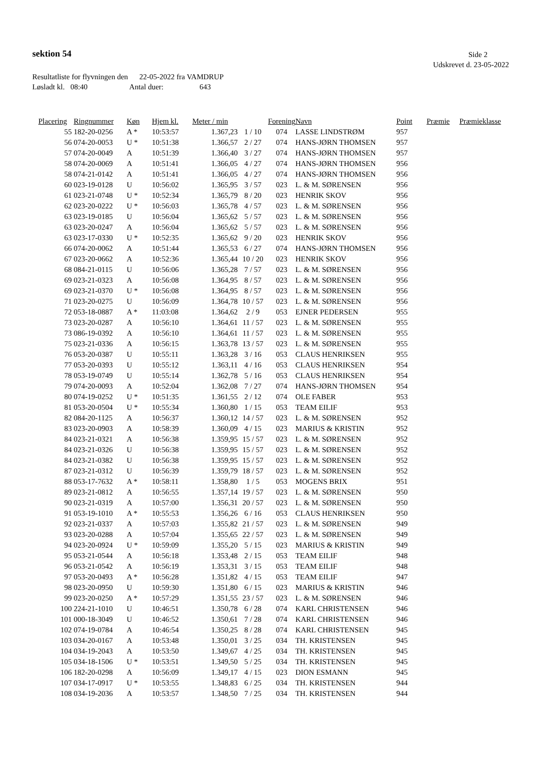sektion 54 Side 2
Udskrevet d. 23-05-2022
Resultatliste for flyvningen den 22-05-2022 fra VAMDRUP
Løsladt kl. 08:40 Antal duer: 643
| Placering | Ringnummer | Køn | Hjem kl. | Meter / min | | Forening | Navn | Point | Præmie | Præmieklasse |
| --- | --- | --- | --- | --- | --- | --- | --- | --- | --- | --- |
| 55 | 182-20-0256 | A * | 10:53:57 | 1.367,23 | 1 / 10 | 074 | LASSE LINDSTRØM | 957 | | |
| 56 | 074-20-0053 | U * | 10:51:38 | 1.366,57 | 2 / 27 | 074 | HANS-JØRN THOMSEN | 957 | | |
| 57 | 074-20-0049 | A | 10:51:39 | 1.366,40 | 3 / 27 | 074 | HANS-JØRN THOMSEN | 957 | | |
| 58 | 074-20-0069 | A | 10:51:41 | 1.366,05 | 4 / 27 | 074 | HANS-JØRN THOMSEN | 956 | | |
| 58 | 074-21-0142 | A | 10:51:41 | 1.366,05 | 4 / 27 | 074 | HANS-JØRN THOMSEN | 956 | | |
| 60 | 023-19-0128 | U | 10:56:02 | 1.365,95 | 3 / 57 | 023 | L. & M. SØRENSEN | 956 | | |
| 61 | 023-21-0748 | U * | 10:52:34 | 1.365,79 | 8 / 20 | 023 | HENRIK SKOV | 956 | | |
| 62 | 023-20-0222 | U * | 10:56:03 | 1.365,78 | 4 / 57 | 023 | L. & M. SØRENSEN | 956 | | |
| 63 | 023-19-0185 | U | 10:56:04 | 1.365,62 | 5 / 57 | 023 | L. & M. SØRENSEN | 956 | | |
| 63 | 023-20-0247 | A | 10:56:04 | 1.365,62 | 5 / 57 | 023 | L. & M. SØRENSEN | 956 | | |
| 63 | 023-17-0330 | U * | 10:52:35 | 1.365,62 | 9 / 20 | 023 | HENRIK SKOV | 956 | | |
| 66 | 074-20-0062 | A | 10:51:44 | 1.365,53 | 6 / 27 | 074 | HANS-JØRN THOMSEN | 956 | | |
| 67 | 023-20-0662 | A | 10:52:36 | 1.365,44 | 10 / 20 | 023 | HENRIK SKOV | 956 | | |
| 68 | 084-21-0115 | U | 10:56:06 | 1.365,28 | 7 / 57 | 023 | L. & M. SØRENSEN | 956 | | |
| 69 | 023-21-0323 | A | 10:56:08 | 1.364,95 | 8 / 57 | 023 | L. & M. SØRENSEN | 956 | | |
| 69 | 023-21-0370 | U * | 10:56:08 | 1.364,95 | 8 / 57 | 023 | L. & M. SØRENSEN | 956 | | |
| 71 | 023-20-0275 | U | 10:56:09 | 1.364,78 | 10 / 57 | 023 | L. & M. SØRENSEN | 956 | | |
| 72 | 053-18-0887 | A * | 11:03:08 | 1.364,62 | 2 / 9 | 053 | EJNER PEDERSEN | 955 | | |
| 73 | 023-20-0287 | A | 10:56:10 | 1.364,61 | 11 / 57 | 023 | L. & M. SØRENSEN | 955 | | |
| 73 | 086-19-0392 | A | 10:56:10 | 1.364,61 | 11 / 57 | 023 | L. & M. SØRENSEN | 955 | | |
| 75 | 023-21-0336 | A | 10:56:15 | 1.363,78 | 13 / 57 | 023 | L. & M. SØRENSEN | 955 | | |
| 76 | 053-20-0387 | U | 10:55:11 | 1.363,28 | 3 / 16 | 053 | CLAUS HENRIKSEN | 955 | | |
| 77 | 053-20-0393 | U | 10:55:12 | 1.363,11 | 4 / 16 | 053 | CLAUS HENRIKSEN | 954 | | |
| 78 | 053-19-0749 | U | 10:55:14 | 1.362,78 | 5 / 16 | 053 | CLAUS HENRIKSEN | 954 | | |
| 79 | 074-20-0093 | A | 10:52:04 | 1.362,08 | 7 / 27 | 074 | HANS-JØRN THOMSEN | 954 | | |
| 80 | 074-19-0252 | U * | 10:51:35 | 1.361,55 | 2 / 12 | 074 | OLE FABER | 953 | | |
| 81 | 053-20-0504 | U * | 10:55:34 | 1.360,80 | 1 / 15 | 053 | TEAM EILIF | 953 | | |
| 82 | 084-20-1125 | A | 10:56:37 | 1.360,12 | 14 / 57 | 023 | L. & M. SØRENSEN | 952 | | |
| 83 | 023-20-0903 | A | 10:58:39 | 1.360,09 | 4 / 15 | 023 | MARIUS & KRISTIN | 952 | | |
| 84 | 023-21-0321 | A | 10:56:38 | 1.359,95 | 15 / 57 | 023 | L. & M. SØRENSEN | 952 | | |
| 84 | 023-21-0326 | U | 10:56:38 | 1.359,95 | 15 / 57 | 023 | L. & M. SØRENSEN | 952 | | |
| 84 | 023-21-0382 | U | 10:56:38 | 1.359,95 | 15 / 57 | 023 | L. & M. SØRENSEN | 952 | | |
| 87 | 023-21-0312 | U | 10:56:39 | 1.359,79 | 18 / 57 | 023 | L. & M. SØRENSEN | 952 | | |
| 88 | 053-17-7632 | A * | 10:58:11 | 1.358,80 | 1 / 5 | 053 | MOGENS BRIX | 951 | | |
| 89 | 023-21-0812 | A | 10:56:55 | 1.357,14 | 19 / 57 | 023 | L. & M. SØRENSEN | 950 | | |
| 90 | 023-21-0319 | A | 10:57:00 | 1.356,31 | 20 / 57 | 023 | L. & M. SØRENSEN | 950 | | |
| 91 | 053-19-1010 | A * | 10:55:53 | 1.356,26 | 6 / 16 | 053 | CLAUS HENRIKSEN | 950 | | |
| 92 | 023-21-0337 | A | 10:57:03 | 1.355,82 | 21 / 57 | 023 | L. & M. SØRENSEN | 949 | | |
| 93 | 023-20-0288 | A | 10:57:04 | 1.355,65 | 22 / 57 | 023 | L. & M. SØRENSEN | 949 | | |
| 94 | 023-20-0924 | U * | 10:59:09 | 1.355,20 | 5 / 15 | 023 | MARIUS & KRISTIN | 949 | | |
| 95 | 053-21-0544 | A | 10:56:18 | 1.353,48 | 2 / 15 | 053 | TEAM EILIF | 948 | | |
| 96 | 053-21-0542 | A | 10:56:19 | 1.353,31 | 3 / 15 | 053 | TEAM EILIF | 948 | | |
| 97 | 053-20-0493 | A * | 10:56:28 | 1.351,82 | 4 / 15 | 053 | TEAM EILIF | 947 | | |
| 98 | 023-20-0950 | U | 10:59:30 | 1.351,80 | 6 / 15 | 023 | MARIUS & KRISTIN | 946 | | |
| 99 | 023-20-0250 | A * | 10:57:29 | 1.351,55 | 23 / 57 | 023 | L. & M. SØRENSEN | 946 | | |
| 100 | 224-21-1010 | U | 10:46:51 | 1.350,78 | 6 / 28 | 074 | KARL CHRISTENSEN | 946 | | |
| 101 | 000-18-3049 | U | 10:46:52 | 1.350,61 | 7 / 28 | 074 | KARL CHRISTENSEN | 946 | | |
| 102 | 074-19-0784 | A | 10:46:54 | 1.350,25 | 8 / 28 | 074 | KARL CHRISTENSEN | 945 | | |
| 103 | 034-20-0167 | A | 10:53:48 | 1.350,01 | 3 / 25 | 034 | TH. KRISTENSEN | 945 | | |
| 104 | 034-19-2043 | A | 10:53:50 | 1.349,67 | 4 / 25 | 034 | TH. KRISTENSEN | 945 | | |
| 105 | 034-18-1506 | U * | 10:53:51 | 1.349,50 | 5 / 25 | 034 | TH. KRISTENSEN | 945 | | |
| 106 | 182-20-0298 | A | 10:56:09 | 1.349,17 | 4 / 15 | 023 | DION ESMANN | 945 | | |
| 107 | 034-17-0917 | U * | 10:53:55 | 1.348,83 | 6 / 25 | 034 | TH. KRISTENSEN | 944 | | |
| 108 | 034-19-2036 | A | 10:53:57 | 1.348,50 | 7 / 25 | 034 | TH. KRISTENSEN | 944 | | |